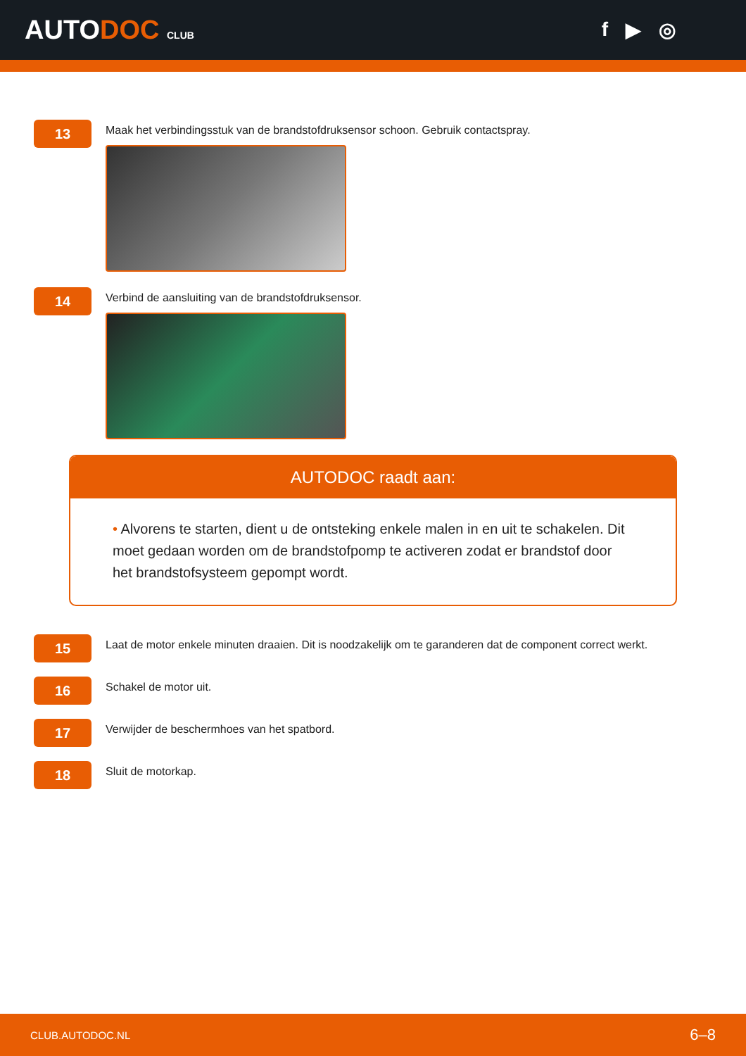AUTODOC CLUB
f ▶ ◎
13
Maak het verbindingsstuk van de brandstofdruksensor schoon. Gebruik contactspray.
14
Verbind de aansluiting van de brandstofdruksensor.
AUTODOC raadt aan:
• Alvorens te starten, dient u de ontsteking enkele malen in en uit te schakelen. Dit moet gedaan worden om de brandstofpomp te activeren zodat er brandstof door het brandstofsysteem gepompt wordt.
15
Laat de motor enkele minuten draaien. Dit is noodzakelijk om te garanderen dat de component correct werkt.
16
Schakel de motor uit.
17
Verwijder de beschermhoes van het spatbord.
18
Sluit de motorkap.
CLUB.AUTODOC.NL 6–8